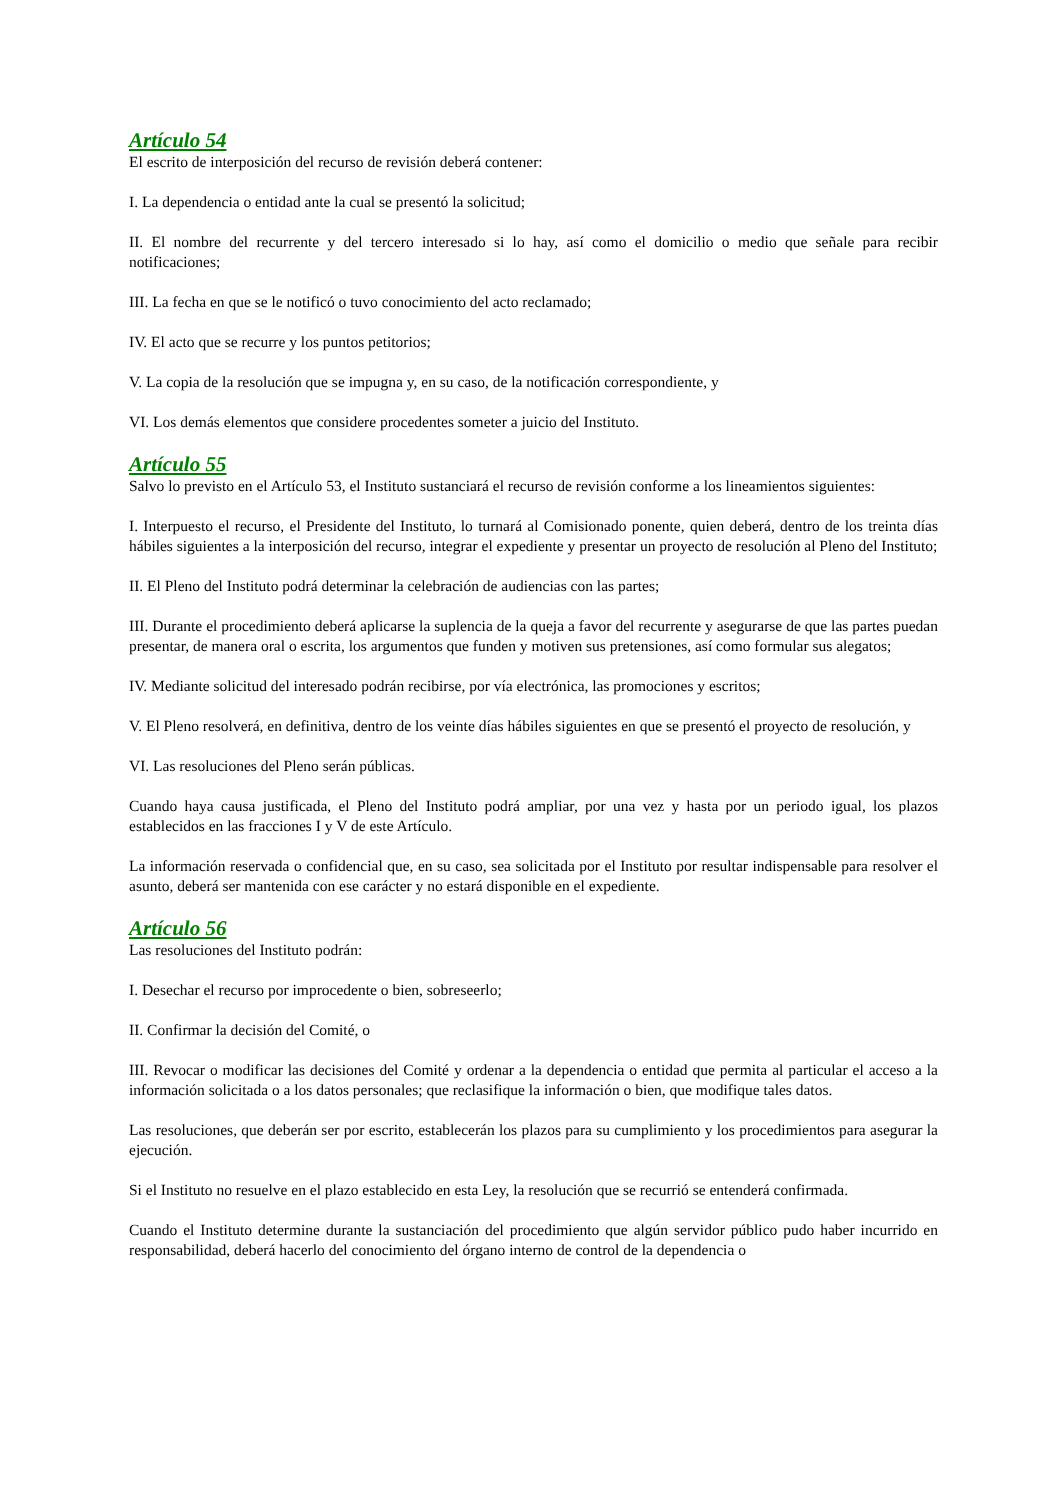Artículo 54
El escrito de interposición del recurso de revisión deberá contener:
I. La dependencia o entidad ante la cual se presentó la solicitud;
II. El nombre del recurrente y del tercero interesado si lo hay, así como el domicilio o medio que señale para recibir notificaciones;
III. La fecha en que se le notificó o tuvo conocimiento del acto reclamado;
IV. El acto que se recurre y los puntos petitorios;
V. La copia de la resolución que se impugna y, en su caso, de la notificación correspondiente, y
VI. Los demás elementos que considere procedentes someter a juicio del Instituto.
Artículo 55
Salvo lo previsto en el Artículo 53, el Instituto sustanciará el recurso de revisión conforme a los lineamientos siguientes:
I. Interpuesto el recurso, el Presidente del Instituto, lo turnará al Comisionado ponente, quien deberá, dentro de los treinta días hábiles siguientes a la interposición del recurso, integrar el expediente y presentar un proyecto de resolución al Pleno del Instituto;
II. El Pleno del Instituto podrá determinar la celebración de audiencias con las partes;
III. Durante el procedimiento deberá aplicarse la suplencia de la queja a favor del recurrente y asegurarse de que las partes puedan presentar, de manera oral o escrita, los argumentos que funden y motiven sus pretensiones, así como formular sus alegatos;
IV. Mediante solicitud del interesado podrán recibirse, por vía electrónica, las promociones y escritos;
V. El Pleno resolverá, en definitiva, dentro de los veinte días hábiles siguientes en que se presentó el proyecto de resolución, y
VI. Las resoluciones del Pleno serán públicas.
Cuando haya causa justificada, el Pleno del Instituto podrá ampliar, por una vez y hasta por un periodo igual, los plazos establecidos en las fracciones I y V de este Artículo.
La información reservada o confidencial que, en su caso, sea solicitada por el Instituto por resultar indispensable para resolver el asunto, deberá ser mantenida con ese carácter y no estará disponible en el expediente.
Artículo 56
Las resoluciones del Instituto podrán:
I. Desechar el recurso por improcedente o bien, sobreseerlo;
II. Confirmar la decisión del Comité, o
III. Revocar o modificar las decisiones del Comité y ordenar a la dependencia o entidad que permita al particular el acceso a la información solicitada o a los datos personales; que reclasifique la información o bien, que modifique tales datos.
Las resoluciones, que deberán ser por escrito, establecerán los plazos para su cumplimiento y los procedimientos para asegurar la ejecución.
Si el Instituto no resuelve en el plazo establecido en esta Ley, la resolución que se recurrió se entenderá confirmada.
Cuando el Instituto determine durante la sustanciación del procedimiento que algún servidor público pudo haber incurrido en responsabilidad, deberá hacerlo del conocimiento del órgano interno de control de la dependencia o